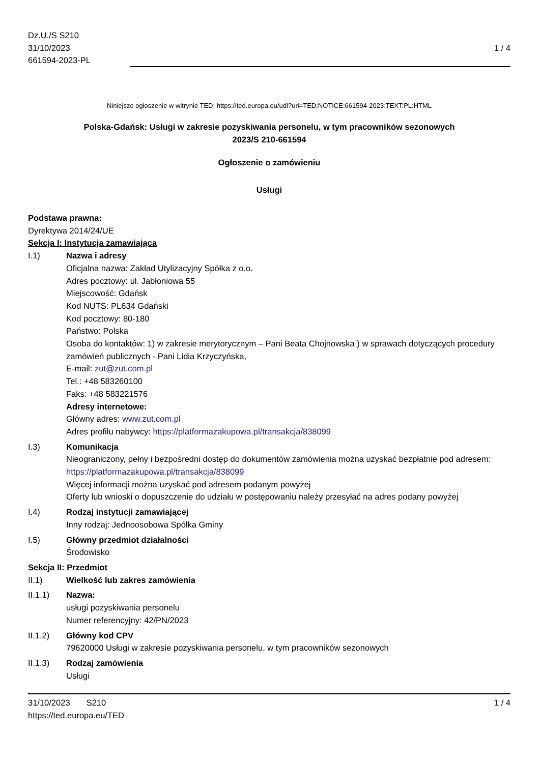Dz.U./S S210
31/10/2023
661594-2023-PL
1 / 4
Niniejsze ogłoszenie w witrynie TED: https://ted.europa.eu/udl?uri=TED:NOTICE:661594-2023:TEXT:PL:HTML
Polska-Gdańsk: Usługi w zakresie pozyskiwania personelu, w tym pracowników sezonowych
2023/S 210-661594
Ogłoszenie o zamówieniu
Usługi
Podstawa prawna:
Dyrektywa 2014/24/UE
Sekcja I: Instytucja zamawiająca
I.1) Nazwa i adresy
Oficjalna nazwa: Zakład Utylizacyjny Spółka z o.o.
Adres pocztowy: ul. Jabłoniowa 55
Miejscowość: Gdańsk
Kod NUTS: PL634 Gdański
Kod pocztowy: 80-180
Państwo: Polska
Osoba do kontaktów: 1) w zakresie merytorycznym – Pani Beata Chojnowska ) w sprawach dotyczących procedury zamówień publicznych - Pani Lidia Krzyczyńska,
E-mail: zut@zut.com.pl
Tel.: +48 583260100
Faks: +48 583221576
Adresy internetowe:
Główny adres: www.zut.com.pl
Adres profilu nabywcy: https://platformazakupowa.pl/transakcja/838099
I.3) Komunikacja
Nieograniczony, pełny i bezpośredni dostęp do dokumentów zamówienia można uzyskać bezpłatnie pod adresem: https://platformazakupowa.pl/transakcja/838099
Więcej informacji można uzyskać pod adresem podanym powyżej
Oferty lub wnioski o dopuszczenie do udziału w postępowaniu należy przesyłać na adres podany powyżej
I.4) Rodzaj instytucji zamawiającej
Inny rodzaj: Jednoosobowa Spółka Gminy
I.5) Główny przedmiot działalności
Środowisko
Sekcja II: Przedmiot
II.1) Wielkość lub zakres zamówienia
II.1.1) Nazwa:
usługi pozyskiwania personelu
Numer referencyjny: 42/PN/2023
II.1.2) Główny kod CPV
79620000 Usługi w zakresie pozyskiwania personelu, w tym pracowników sezonowych
II.1.3) Rodzaj zamówienia
Usługi
31/10/2023 S210
https://ted.europa.eu/TED
1 / 4